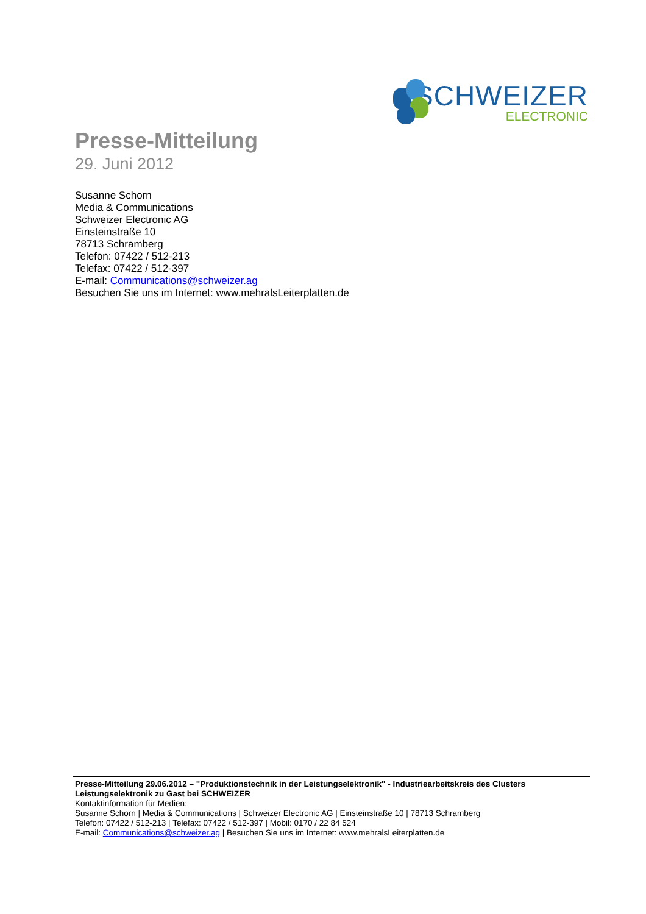SCHWEIZER
ELECTRONIC
Presse-Mitteilung
29. Juni 2012
Susanne Schorn
Media & Communications
Schweizer Electronic AG
Einsteinstraße 10
78713 Schramberg
Telefon: 07422 / 512-213
Telefax: 07422 / 512-397
E-mail: Communications@schweizer.ag
Besuchen Sie uns im Internet: www.mehralsLeiterplatten.de
Presse-Mitteilung 29.06.2012 – "Produktionstechnik in der Leistungselektronik" - Industriearbeitskreis des Clusters Leistungselektronik zu Gast bei SCHWEIZER
Kontaktinformation für Medien:
Susanne Schorn | Media & Communications | Schweizer Electronic AG | Einsteinstraße 10 | 78713 Schramberg
Telefon: 07422 / 512-213 | Telefax: 07422 / 512-397 | Mobil: 0170 / 22 84 524
E-mail: Communications@schweizer.ag | Besuchen Sie uns im Internet: www.mehralsLeiterplatten.de